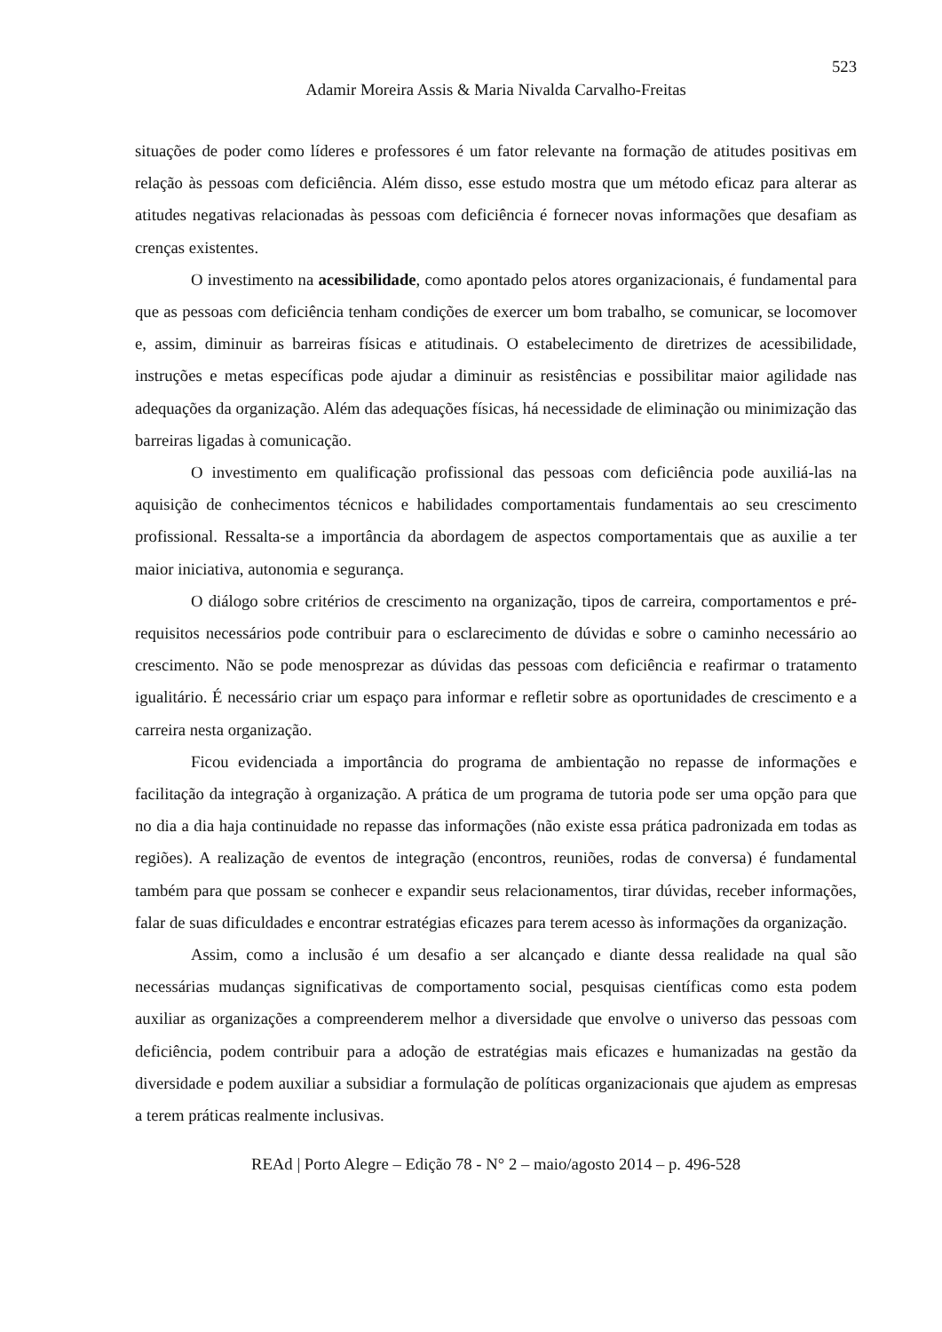523
Adamir Moreira Assis & Maria Nivalda Carvalho-Freitas
situações de poder como líderes e professores é um fator relevante na formação de atitudes positivas em relação às pessoas com deficiência. Além disso, esse estudo mostra que um método eficaz para alterar as atitudes negativas relacionadas às pessoas com deficiência é fornecer novas informações que desafiam as crenças existentes.
O investimento na acessibilidade, como apontado pelos atores organizacionais, é fundamental para que as pessoas com deficiência tenham condições de exercer um bom trabalho, se comunicar, se locomover e, assim, diminuir as barreiras físicas e atitudinais. O estabelecimento de diretrizes de acessibilidade, instruções e metas específicas pode ajudar a diminuir as resistências e possibilitar maior agilidade nas adequações da organização. Além das adequações físicas, há necessidade de eliminação ou minimização das barreiras ligadas à comunicação.
O investimento em qualificação profissional das pessoas com deficiência pode auxiliá-las na aquisição de conhecimentos técnicos e habilidades comportamentais fundamentais ao seu crescimento profissional. Ressalta-se a importância da abordagem de aspectos comportamentais que as auxilie a ter maior iniciativa, autonomia e segurança.
O diálogo sobre critérios de crescimento na organização, tipos de carreira, comportamentos e pré-requisitos necessários pode contribuir para o esclarecimento de dúvidas e sobre o caminho necessário ao crescimento. Não se pode menosprezar as dúvidas das pessoas com deficiência e reafirmar o tratamento igualitário. É necessário criar um espaço para informar e refletir sobre as oportunidades de crescimento e a carreira nesta organização.
Ficou evidenciada a importância do programa de ambientação no repasse de informações e facilitação da integração à organização. A prática de um programa de tutoria pode ser uma opção para que no dia a dia haja continuidade no repasse das informações (não existe essa prática padronizada em todas as regiões). A realização de eventos de integração (encontros, reuniões, rodas de conversa) é fundamental também para que possam se conhecer e expandir seus relacionamentos, tirar dúvidas, receber informações, falar de suas dificuldades e encontrar estratégias eficazes para terem acesso às informações da organização.
Assim, como a inclusão é um desafio a ser alcançado e diante dessa realidade na qual são necessárias mudanças significativas de comportamento social, pesquisas científicas como esta podem auxiliar as organizações a compreenderem melhor a diversidade que envolve o universo das pessoas com deficiência, podem contribuir para a adoção de estratégias mais eficazes e humanizadas na gestão da diversidade e podem auxiliar a subsidiar a formulação de políticas organizacionais que ajudem as empresas a terem práticas realmente inclusivas.
REAd | Porto Alegre – Edição 78 - N° 2 – maio/agosto 2014 – p. 496-528